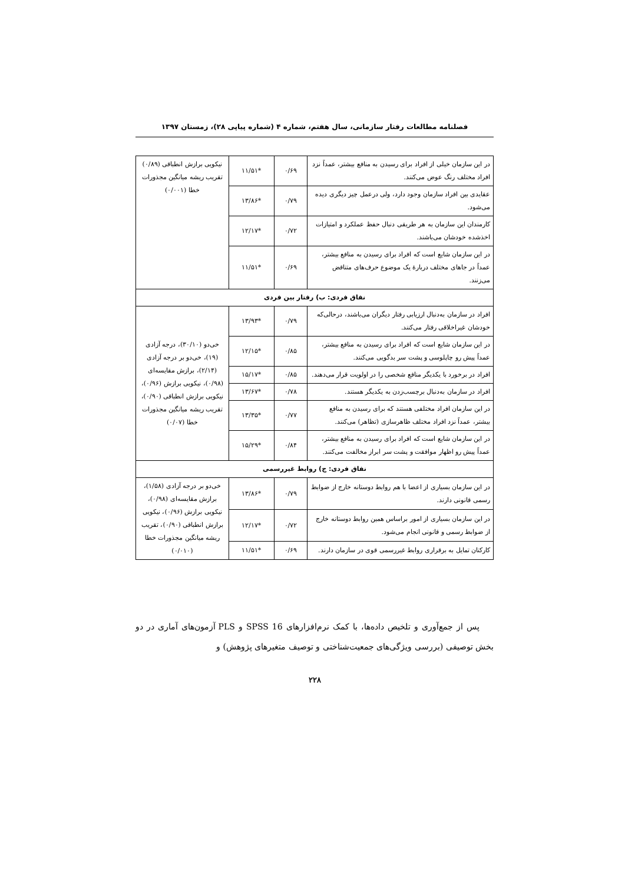فصلنامه مطالعات رفتار سازمانی، سال هفتم، شماره ۴ (شماره پیاپی ۲۸)، زمستان ۱۳۹۷
| در این سازمان خیلی از افراد برای رسیدن به منافع بیشتر، عمداً نزد افراد مختلف رنگ عوض می‌کنند. | ۰/۶۹ | *۱۱/۵۱ | نیکویی برازش انطباقی (۰/۸۹) تقریب ریشه میانگین مجذورات خطا (۰/۰۰۱) |
| عقایدی بین افراد سازمان وجود دارد، ولی درعمل چیز دیگری دیده می‌شود. | ۰/۷۹ | *۱۳/۸۶ | |
| کارمندان این سازمان به هر طریقی دنبال حفظ عملکرد و امتیازات اخذشده خودشان می‌باشند. | ۰/۷۲ | *۱۲/۱۷ | |
| در این سازمان شایع است که افراد برای رسیدن به منافع بیشتر، عمداً در جاهای مختلف دربارهٔ یک موضوع حرف‌های متناقض می‌زنند. | ۰/۶۹ | *۱۱/۵۱ | |
| نفاق فردی: ب) رفتار بین فردی | | | |
| افراد در سازمان به‌دنبال ارزیابی رفتار دیگران می‌باشند، درحالی‌که خودشان غیراخلاقی رفتار می‌کنند. | ۰/۷۹ | *۱۳/۹۳ | خی‌دو (۳۰/۱۰)، درجه آزادی (۱۹)، خی‌دو بر درجه آزادی (۲/۱۴)، برازش مقایسه‌ای (۰/۹۸)، نیکویی برازش (۰/۹۶)، نیکویی برازش انطباقی (۰/۹۰)، تقریب ریشه میانگین مجذورات خطا (۰/۰۷) |
| در این سازمان شایع است که افراد برای رسیدن به منافع بیشتر، عمداً پیش رو چاپلوسی و پشت سر بدگویی می‌کنند. | ۰/۸۵ | *۱۲/۱۵ | |
| افراد در برخورد با یکدیگر منافع شخصی را در اولویت قرار می‌دهند. | ۰/۸۵ | *۱۵/۱۷ | |
| افراد در سازمان به‌دنبال برچسب‌زدن به یکدیگر هستند. | ۰/۷۸ | *۱۳/۶۷ | |
| در این سازمان افراد مختلفی هستند که برای رسیدن به منافع بیشتر، عمداً نزد افراد مختلف ظاهرسازی (تظاهر) می‌کنند. | ۰/۷۷ | *۱۳/۳۵ | |
| در این سازمان شایع است که افراد برای رسیدن به منافع بیشتر، عمداً پیش رو اظهار موافقت و پشت سر ابراز مخالفت می‌کنند. | ۰/۸۴ | *۱۵/۲۹ | |
| نفاق فردی: ج) روابط غیررسمی | | | |
| در این سازمان بسیاری از اعضا با هم روابط دوستانه خارج از ضوابط رسمی قانونی دارند. | ۰/۷۹ | *۱۳/۸۶ | خی‌دو بر درجه آزادی (۱/۵۸)، برازش مقایسه‌ای (۰/۹۸)، نیکویی برازش (۰/۹۶)، نیکویی برازش انطباقی (۰/۹۰)، تقریب ریشه میانگین مجذورات خطا (۰/۰۱۰) |
| در این سازمان بسیاری از امور براساس همین روابط دوستانه خارج از ضوابط رسمی و قانونی انجام می‌شود. | ۰/۷۲ | *۱۲/۱۷ | |
| کارکنان تمایل به برقراری روابط غیررسمی قوی در سازمان دارند. | ۰/۶۹ | *۱۱/۵۱ | |
پس از جمع‌آوری و تلخیص داده‌ها، با کمک نرم‌افزارهای SPSS 16 و PLS آزمون‌های آماری در دو بخش توصیفی (بررسی ویژگی‌های جمعیت‌شناختی و توصیف متغیرهای پژوهش) و
۲۲۸